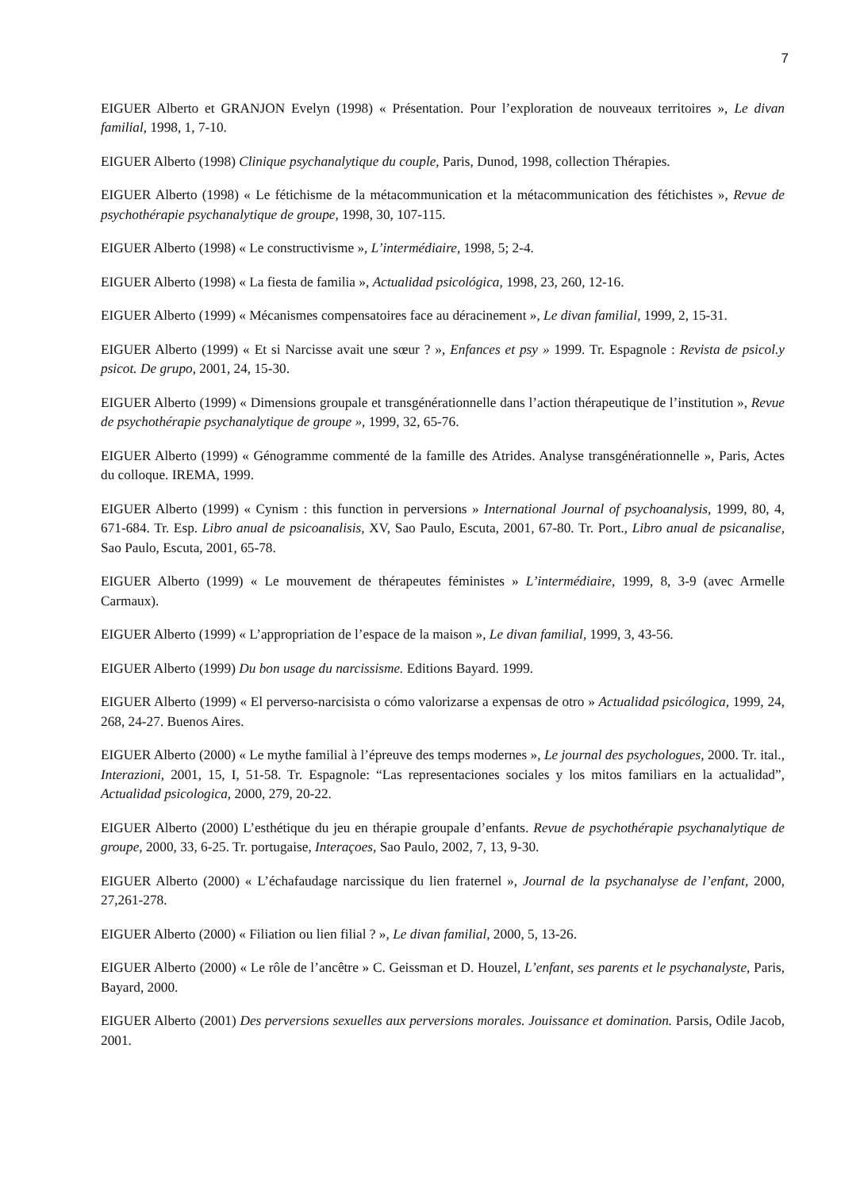7
EIGUER Alberto et GRANJON Evelyn (1998) « Présentation. Pour l’exploration de nouveaux territoires », Le divan familial, 1998, 1, 7-10.
EIGUER Alberto (1998) Clinique psychanalytique du couple, Paris, Dunod, 1998, collection Thérapies.
EIGUER Alberto (1998) « Le fétichisme de la métacommunication et la métacommunication des fétichistes », Revue de psychothérapie psychanalytique de groupe, 1998, 30, 107-115.
EIGUER Alberto (1998) « Le constructivisme », L’intermédiaire, 1998, 5; 2-4.
EIGUER Alberto (1998) « La fiesta de familia », Actualidad psicológica, 1998, 23, 260, 12-16.
EIGUER Alberto (1999) « Mécanismes compensatoires face au déracinement », Le divan familial, 1999, 2, 15-31.
EIGUER Alberto (1999) « Et si Narcisse avait une sœur ? », Enfances et psy » 1999. Tr. Espagnole : Revista de psicol.y psicot. De grupo, 2001, 24, 15-30.
EIGUER Alberto (1999) « Dimensions groupale et transgénérationnelle dans l’action thérapeutique de l’institution », Revue de psychothérapie psychanalytique de groupe », 1999, 32, 65-76.
EIGUER Alberto (1999) « Génogramme commenté de la famille des Atrides. Analyse transgénérationnelle », Paris, Actes du colloque. IREMA, 1999.
EIGUER Alberto (1999) « Cynism : this function in perversions » International Journal of psychoanalysis, 1999, 80, 4, 671-684. Tr. Esp. Libro anual de psicoanalisis, XV, Sao Paulo, Escuta, 2001, 67-80. Tr. Port., Libro anual de psicanalise, Sao Paulo, Escuta, 2001, 65-78.
EIGUER Alberto (1999) « Le mouvement de thérapeutes féministes » L’intermédiaire, 1999, 8, 3-9 (avec Armelle Carmaux).
EIGUER Alberto (1999) « L’appropriation de l’espace de la maison », Le divan familial, 1999, 3, 43-56.
EIGUER Alberto (1999) Du bon usage du narcissisme. Editions Bayard. 1999.
EIGUER Alberto (1999) « El perverso-narcisista o cómo valorizarse a expensas de otro » Actualidad psicólogica, 1999, 24, 268, 24-27. Buenos Aires.
EIGUER Alberto (2000) « Le mythe familial à l’épreuve des temps modernes », Le journal des psychologues, 2000. Tr. ital., Interazioni, 2001, 15, I, 51-58. Tr. Espagnole: “Las representaciones sociales y los mitos familiars en la actualidad”, Actualidad psicologica, 2000, 279, 20-22.
EIGUER Alberto (2000) L’esthétique du jeu en thérapie groupale d’enfants. Revue de psychothérapie psychanalytique de groupe, 2000, 33, 6-25. Tr. portugaise, Interaçoes, Sao Paulo, 2002, 7, 13, 9-30.
EIGUER Alberto (2000) « L’échafaudage narcissique du lien fraternel », Journal de la psychanalyse de l’enfant, 2000, 27,261-278.
EIGUER Alberto (2000) « Filiation ou lien filial ? », Le divan familial, 2000, 5, 13-26.
EIGUER Alberto (2000) « Le rôle de l’ancêtre » C. Geissman et D. Houzel, L’enfant, ses parents et le psychanalyste, Paris, Bayard, 2000.
EIGUER Alberto (2001) Des perversions sexuelles aux perversions morales. Jouissance et domination. Parsis, Odile Jacob, 2001.